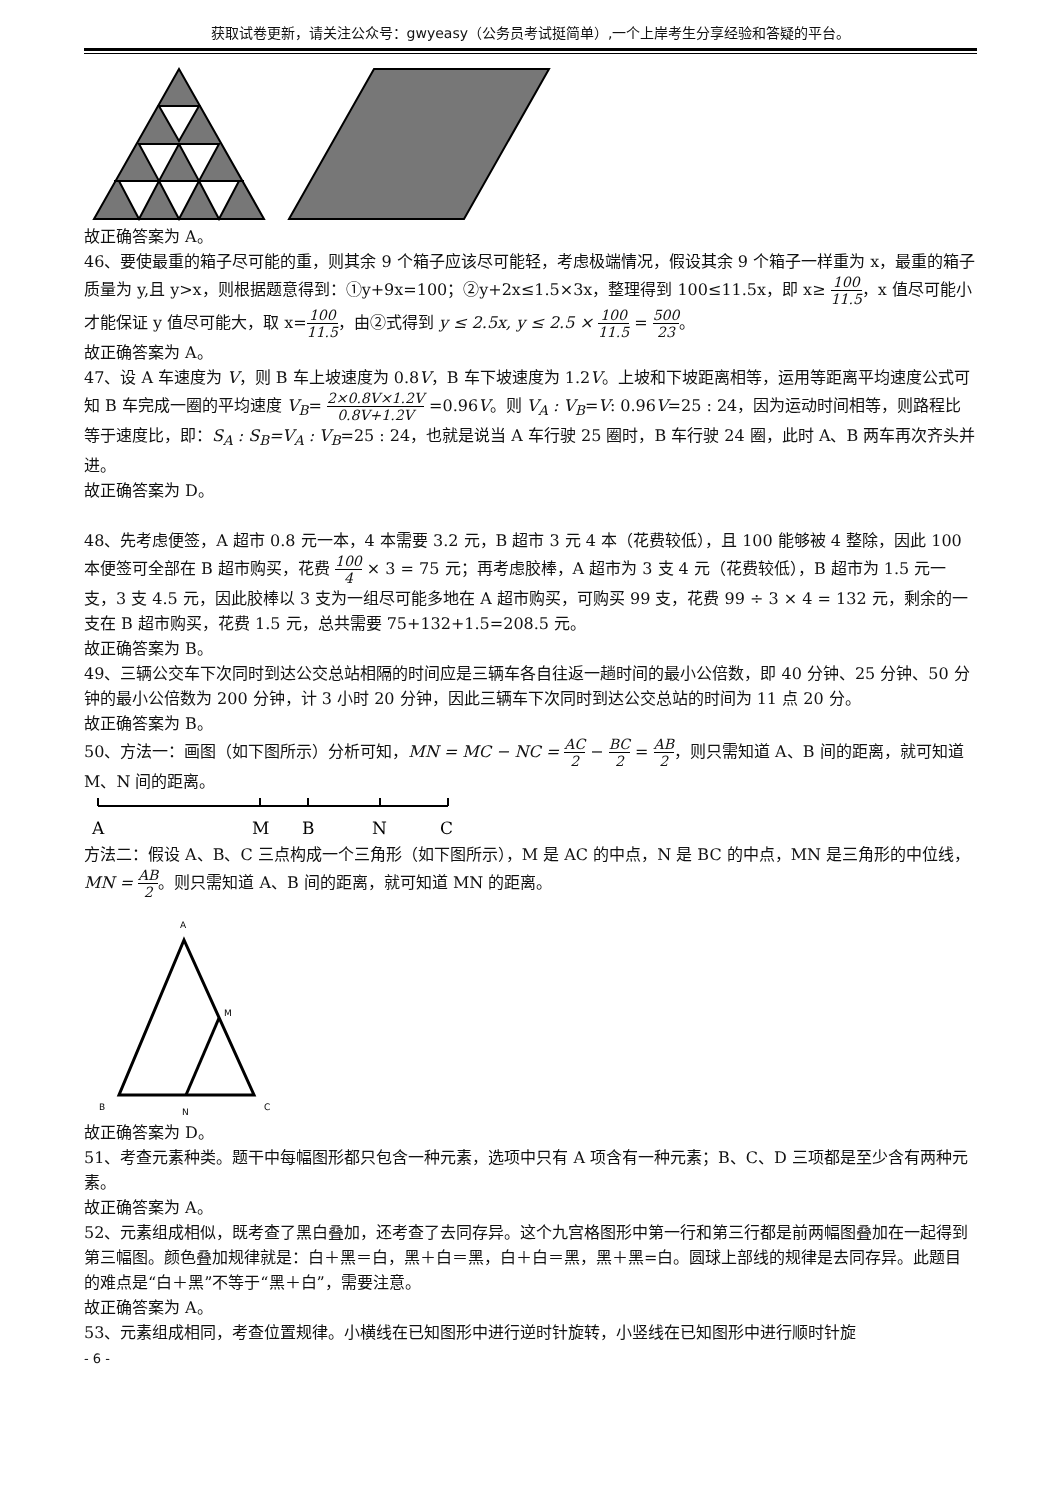获取试卷更新，请关注公众号：gwyeasy（公务员考试挺简单）,一个上岸考生分享经验和答疑的平台。
故正确答案为 A。
46、要使最重的箱子尽可能的重，则其余 9 个箱子应该尽可能轻，考虑极端情况，假设其余 9 个箱子一样重为 x，最重的箱子质量为 y,且 y>x，则根据题意得到：①y+9x=100；②y+2x≤1.5×3x，整理得到 100≤11.5x，即 x≥ 100 11.5，x 值尽可能小才能保证 y 值尽可能大，取 x=100 11.5，由②式得到 y ≤ 2.5x, y ≤ 2.5 × 100 11.5 = 500 23。
故正确答案为 A。
47、设 A 车速度为 V，则 B 车上坡速度为 0.8V，B 车下坡速度为 1.2V。上坡和下坡距离相等，运用等距离平均速度公式可知 B 车完成一圈的平均速度 V<sub>B</sub>= 2×0.8V×1.2V 0.8V+1.2V =0.96V。则 V<sub>A</sub> : V<sub>B</sub>=V: 0.96V=25 : 24，因为运动时间相等，则路程比等于速度比，即：S<sub>A</sub> : S<sub>B</sub>=V<sub>A</sub> : V<sub>B</sub>=25 : 24，也就是说当 A 车行驶 25 圈时，B 车行驶 24 圈，此时 A、B 两车再次齐头并进。
故正确答案为 D。
48、先考虑便签，A 超市 0.8 元一本，4 本需要 3.2 元，B 超市 3 元 4 本（花费较低），且 100 能够被 4 整除，因此 100 本便签可全部在 B 超市购买，花费 100 4 × 3 = 75 元；再考虑胶棒，A 超市为 3 支 4 元（花费较低），B 超市为 1.5 元一支，3 支 4.5 元，因此胶棒以 3 支为一组尽可能多地在 A 超市购买，可购买 99 支，花费 99 ÷ 3 × 4 = 132 元，剩余的一支在 B 超市购买，花费 1.5 元，总共需要 75+132+1.5=208.5 元。
故正确答案为 B。
49、三辆公交车下次同时到达公交总站相隔的时间应是三辆车各自往返一趟时间的最小公倍数，即 40 分钟、25 分钟、50 分钟的最小公倍数为 200 分钟，计 3 小时 20 分钟，因此三辆车下次同时到达公交总站的时间为 11 点 20 分。
故正确答案为 B。
50、方法一：画图（如下图所示）分析可知，MN = MC − NC = AC 2 − BC 2 = AB 2，则只需知道 A、B 间的距离，就可知道 M、N 间的距离。
A
M
B
N
C
方法二：假设 A、B、C 三点构成一个三角形（如下图所示），M 是 AC 的中点，N 是 BC 的中点，MN 是三角形的中位线，MN = AB 2。则只需知道 A、B 间的距离，就可知道 MN 的距离。
A
M
B
N
C
故正确答案为 D。
51、考查元素种类。题干中每幅图形都只包含一种元素，选项中只有 A 项含有一种元素；B、C、D 三项都是至少含有两种元素。
故正确答案为 A。
52、元素组成相似，既考查了黑白叠加，还考查了去同存异。这个九宫格图形中第一行和第三行都是前两幅图叠加在一起得到第三幅图。颜色叠加规律就是：白＋黑＝白，黑＋白＝黑，白＋白＝黑，黑＋黑=白。圆球上部线的规律是去同存异。此题目的难点是“白＋黑”不等于“黑＋白”，需要注意。
故正确答案为 A。
53、元素组成相同，考查位置规律。小横线在已知图形中进行逆时针旋转，小竖线在已知图形中进行顺时针旋
- 6 -